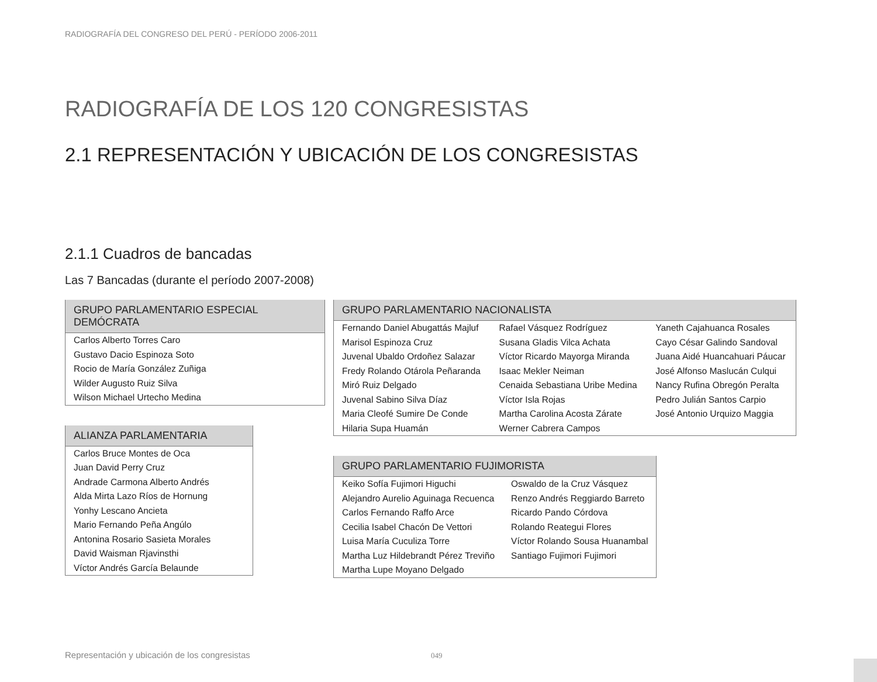RADIOGRAFÍA DEL CONGRESO DEL PERÚ - PERÍODO 2006-2011
RADIOGRAFÍA DE LOS 120 CONGRESISTAS
2.1 REPRESENTACIÓN Y UBICACIÓN DE LOS CONGRESISTAS
2.1.1 Cuadros de bancadas
Las 7 Bancadas (durante el período 2007-2008)
| GRUPO PARLAMENTARIO ESPECIAL DEMÓCRATA |
| --- |
| Carlos Alberto Torres Caro |
| Gustavo Dacio Espinoza Soto |
| Rocio de María González Zuñiga |
| Wilder Augusto Ruiz Silva |
| Wilson Michael Urtecho Medina |
| ALIANZA PARLAMENTARIA |
| --- |
| Carlos Bruce Montes de Oca |
| Juan David Perry Cruz |
| Andrade Carmona Alberto Andrés |
| Alda Mirta Lazo Ríos de Hornung |
| Yonhy Lescano Ancieta |
| Mario Fernando Peña Angúlo |
| Antonina Rosario Sasieta Morales |
| David Waisman Rjavinsthi |
| Víctor Andrés García Belaunde |
| GRUPO PARLAMENTARIO NACIONALISTA | | |
| --- | --- | --- |
| Fernando Daniel Abugattás Majluf | Rafael Vásquez Rodríguez | Yaneth Cajahuanca Rosales |
| Marisol Espinoza Cruz | Susana Gladis Vilca Achata | Cayo César Galindo Sandoval |
| Juvenal Ubaldo Ordoñez Salazar | Víctor Ricardo Mayorga Miranda | Juana Aidé Huancahuari Páucar |
| Fredy Rolando Otárola Peñaranda | Isaac Mekler Neiman | José Alfonso Maslucán Culqui |
| Miró Ruiz Delgado | Cenaida Sebastiana Uribe Medina | Nancy Rufina Obregón Peralta |
| Juvenal Sabino Silva Díaz | Víctor Isla Rojas | Pedro Julián Santos Carpio |
| Maria Cleofé Sumire De Conde | Martha Carolina Acosta Zárate | José Antonio Urquizo Maggia |
| Hilaria Supa Huamán | Werner Cabrera Campos | |
| GRUPO PARLAMENTARIO FUJIMORISTA | |
| --- | --- |
| Keiko Sofía Fujimori Higuchi | Oswaldo de la Cruz Vásquez |
| Alejandro Aurelio Aguinaga Recuenca | Renzo Andrés Reggiardo Barreto |
| Carlos Fernando Raffo Arce | Ricardo Pando Córdova |
| Cecilia Isabel Chacón De Vettori | Rolando Reategui Flores |
| Luisa María Cuculiza Torre | Víctor Rolando Sousa Huanambal |
| Martha Luz Hildebrandt Pérez Treviño | Santiago Fujimori Fujimori |
| Martha Lupe Moyano Delgado | |
Representación y ubicación de los congresistas
049